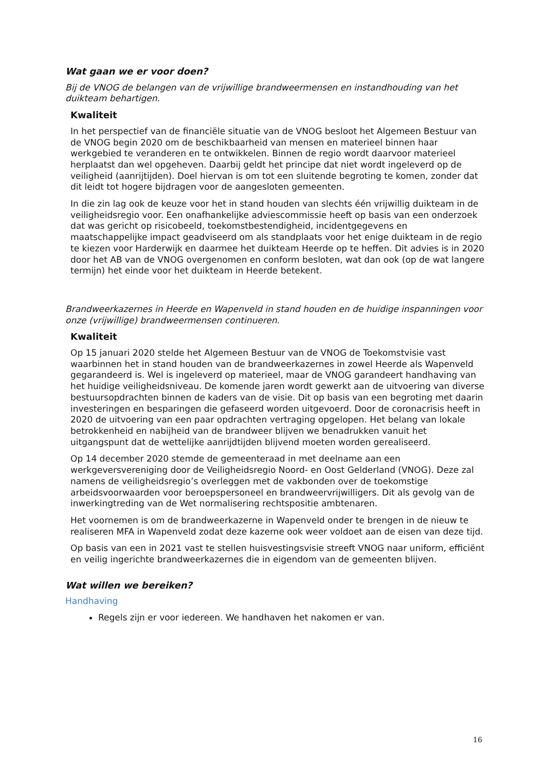Wat gaan we er voor doen?
Bij de VNOG de belangen van de vrijwillige brandweermensen en instandhouding van het duikteam behartigen.
Kwaliteit
In het perspectief van de financiële situatie van de VNOG besloot het Algemeen Bestuur van de VNOG begin 2020 om de beschikbaarheid van mensen en materieel binnen haar werkgebied te veranderen en te ontwikkelen. Binnen de regio wordt daarvoor materieel herplaatst dan wel opgeheven. Daarbij geldt het principe dat niet wordt ingeleverd op de veiligheid (aanrijtijden). Doel hiervan is om tot een sluitende begroting te komen, zonder dat dit leidt tot hogere bijdragen voor de aangesloten gemeenten.
In die zin lag ook de keuze voor het in stand houden van slechts één vrijwillig duikteam in de veiligheidsregio voor. Een onafhankelijke adviescommissie heeft op basis van een onderzoek dat was gericht op risicobeeld, toekomstbestendigheid, incidentgegevens en maatschappelijke impact geadviseerd om als standplaats voor het enige duikteam in de regio te kiezen voor Harderwijk en daarmee het duikteam Heerde op te heffen. Dit advies is in 2020 door het AB van de VNOG overgenomen en conform besloten, wat dan ook (op de wat langere termijn) het einde voor het duikteam in Heerde betekent.
Brandweerkazernes in Heerde en Wapenveld in stand houden en de huidige inspanningen voor onze (vrijwillige) brandweermensen continueren.
Kwaliteit
Op 15 januari 2020 stelde het Algemeen Bestuur van de VNOG de Toekomstvisie vast waarbinnen het in stand houden van de brandweerkazernes in zowel Heerde als Wapenveld gegarandeerd is. Wel is ingeleverd op materieel, maar de VNOG garandeert handhaving van het huidige veiligheidsniveau. De komende jaren wordt gewerkt aan de uitvoering van diverse bestuursopdrachten binnen de kaders van de visie. Dit op basis van een begroting met daarin investeringen en besparingen die gefaseerd worden uitgevoerd. Door de coronacrisis heeft in 2020 de uitvoering van een paar opdrachten vertraging opgelopen. Het belang van lokale betrokkenheid en nabijheid van de brandweer blijven we benadrukken vanuit het uitgangspunt dat de wettelijke aanrijdtijden blijvend moeten worden gerealiseerd.
Op 14 december 2020 stemde de gemeenteraad in met deelname aan een werkgeversvereniging door de Veiligheidsregio Noord- en Oost Gelderland (VNOG). Deze zal namens de veiligheidsregio’s overleggen met de vakbonden over de toekomstige arbeidsvoorwaarden voor beroepspersoneel en brandweervrijwilligers. Dit als gevolg van de inwerkingtreding van de Wet normalisering rechtspositie ambtenaren.
Het voornemen is om de brandweerkazerne in Wapenveld onder te brengen in de nieuw te realiseren MFA in Wapenveld zodat deze kazerne ook weer voldoet aan de eisen van deze tijd.
Op basis van een in 2021 vast te stellen huisvestingsvisie streeft VNOG naar uniform, efficiënt en veilig ingerichte brandweerkazernes die in eigendom van de gemeenten blijven.
Wat willen we bereiken?
Handhaving
Regels zijn er voor iedereen. We handhaven het nakomen er van.
16